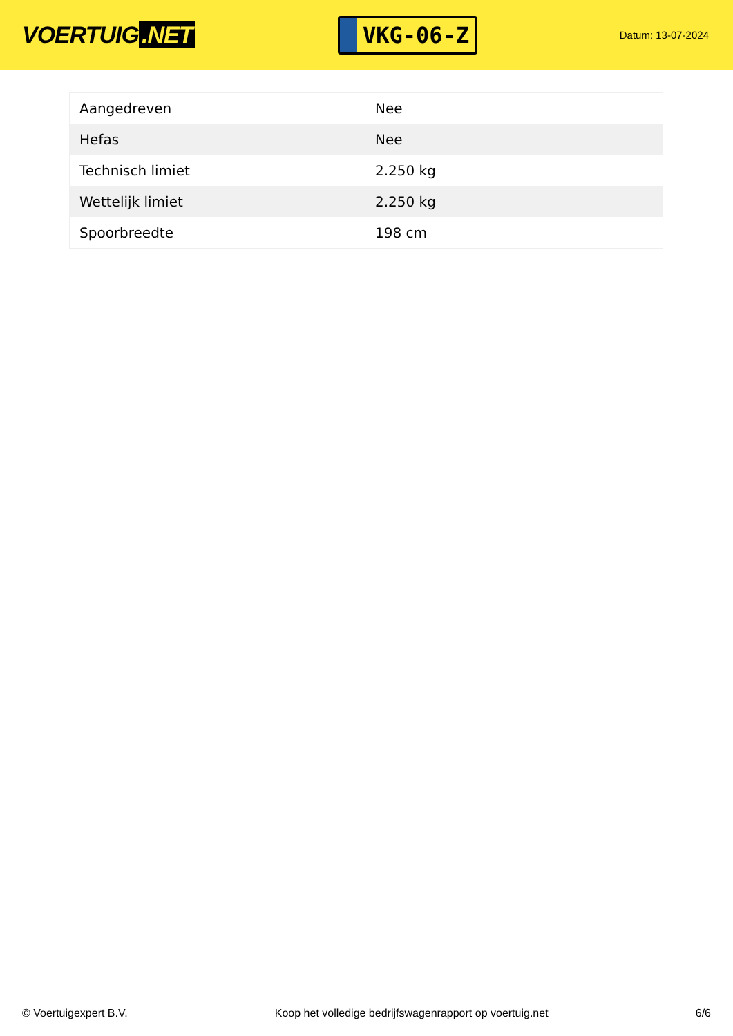VOERTUIG.NET
VKG-06-Z
Datum: 13-07-2024
| Aangedreven | Nee |
| Hefas | Nee |
| Technisch limiet | 2.250 kg |
| Wettelijk limiet | 2.250 kg |
| Spoorbreedte | 198 cm |
© Voertuigexpert B.V. Koop het volledige bedrijfswagenrapport op voertuig.net 6/6